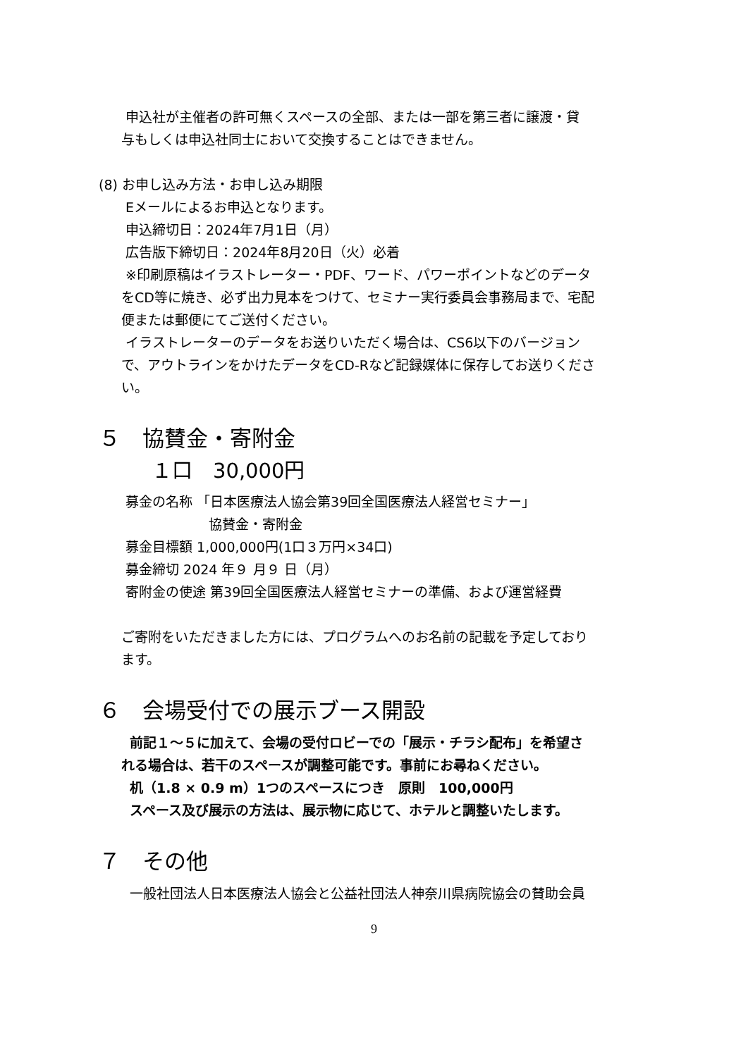申込社が主催者の許可無くスペースの全部、または一部を第三者に譲渡・貸
与もしくは申込社同士において交換することはできません。
(8) お申し込み方法・お申し込み期限
Eメールによるお申込となります。
申込締切日：2024年7月1日（月）
広告版下締切日：2024年8月20日（火）必着
※印刷原稿はイラストレーター・PDF、ワード、パワーポイントなどのデータ
をCD等に焼き、必ず出力見本をつけて、セミナー実行委員会事務局まで、宅配
便または郵便にてご送付ください。
イラストレーターのデータをお送りいただく場合は、CS6以下のバージョン
で、アウトラインをかけたデータをCD-Rなど記録媒体に保存してお送りくださ
い。
５　協賛金・寄附金
１口　30,000円
募金の名称 「日本医療法人協会第39回全国医療法人経営セミナー」
協賛金・寄附金
募金目標額 1,000,000円(1口３万円×34口)
募金締切 2024 年９ 月９ 日（月）
寄附金の使途 第39回全国医療法人経営セミナーの準備、および運営経費
ご寄附をいただきました方には、プログラムへのお名前の記載を予定しており
ます。
６　会場受付での展示ブース開設
前記１～５に加えて、会場の受付ロビーでの「展示・チラシ配布」を希望さ
れる場合は、若干のスペースが調整可能です。事前にお尋ねください。
机（1.8 × 0.9 m）1つのスペースにつき　原則　100,000円
スペース及び展示の方法は、展示物に応じて、ホテルと調整いたします。
７　その他
一般社団法人日本医療法人協会と公益社団法人神奈川県病院協会の賛助会員
9